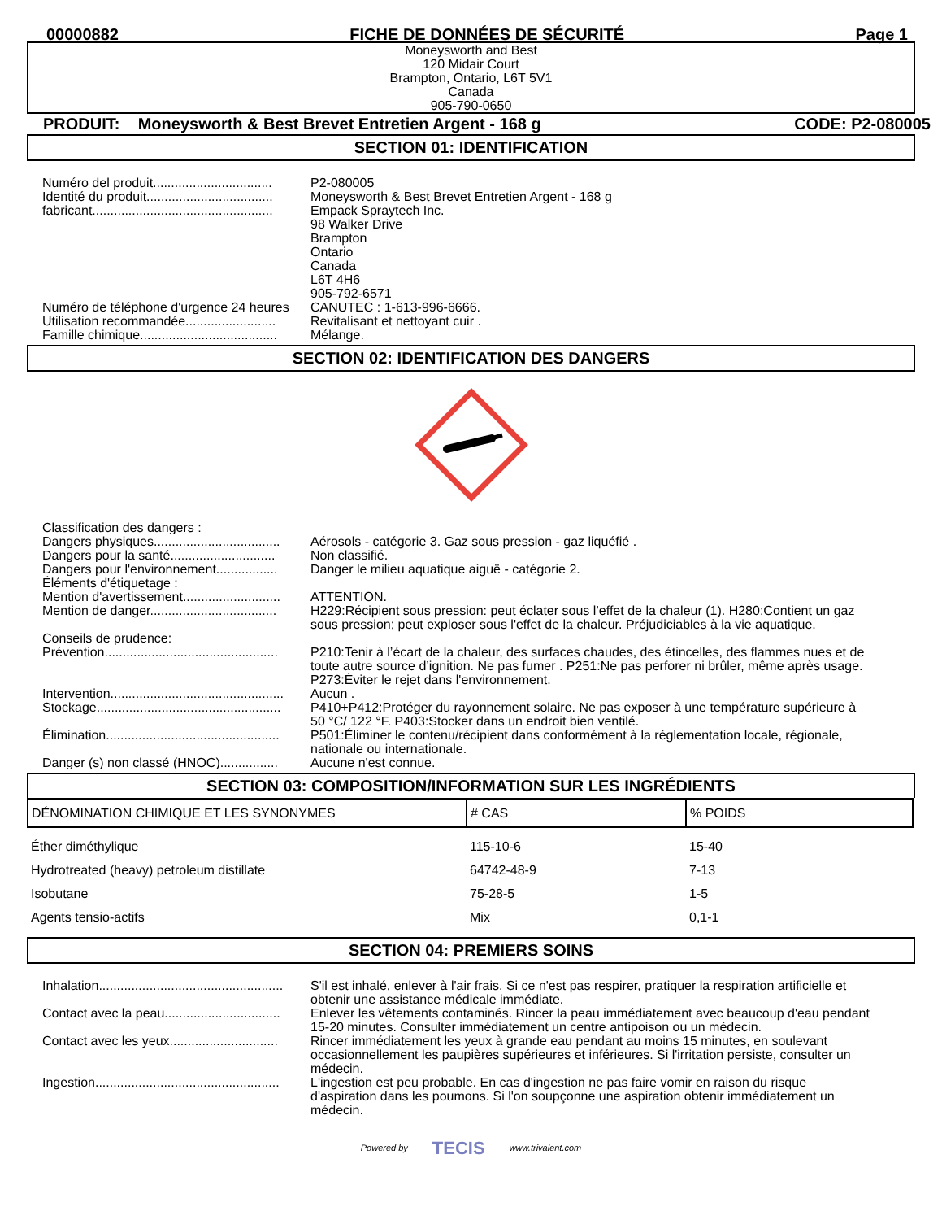00000882 FICHE DE DONNÉES DE SÉCURITÉ Page 1
Moneysworth and Best
120 Midair Court
Brampton, Ontario, L6T 5V1
Canada
905-790-0650
PRODUIT: Moneysworth & Best Brevet Entretien Argent - 168 g CODE: P2-080005
SECTION 01: IDENTIFICATION
| Numéro del produit................................. | P2-080005 |
| Identité du produit................................... | Moneysworth & Best Brevet Entretien Argent - 168 g |
| fabricant.................................................. | Empack Spraytech Inc. 98 Walker Drive Brampton Ontario Canada L6T 4H6 905-792-6571 |
| Numéro de téléphone d'urgence 24 heures | CANUTEC : 1-613-996-6666. |
| Utilisation recommandée......................... | Revitalisant et nettoyant cuir . |
| Famille chimique...................................... | Mélange. |
SECTION 02: IDENTIFICATION DES DANGERS
| Classification des dangers : | |
| Dangers physiques................................... | Aérosols - catégorie 3. Gaz sous pression - gaz liquéfié . |
| Dangers pour la santé............................. | Non classifié. |
| Dangers pour l'environnement................. | Danger le milieu aquatique aiguë - catégorie 2. |
| Éléments d'étiquetage : | |
| Mention d'avertissement........................... | ATTENTION. |
| Mention de danger................................... | H229:Récipient sous pression: peut éclater sous l’effet de la chaleur (1). H280:Contient un gaz sous pression; peut exploser sous l'effet de la chaleur. Préjudiciables à la vie aquatique. |
| Conseils de prudence: | |
| Prévention................................................ | P210:Tenir à l’écart de la chaleur, des surfaces chaudes, des étincelles, des flammes nues et de toute autre source d’ignition. Ne pas fumer . P251:Ne pas perforer ni brûler, même après usage. P273:Éviter le rejet dans l'environnement. |
| Intervention................................................ | Aucun . |
| Stockage................................................... | P410+P412:Protéger du rayonnement solaire. Ne pas exposer à une température supérieure à 50 °C/ 122 °F. P403:Stocker dans un endroit bien ventilé. |
| Élimination................................................ | P501:Éliminer le contenu/récipient dans conformément à la réglementation locale, régionale, nationale ou internationale. |
| Danger (s) non classé (HNOC)................ | Aucune n'est connue. |
SECTION 03: COMPOSITION/INFORMATION SUR LES INGRÉDIENTS
| DÉNOMINATION CHIMIQUE ET LES SYNONYMES | # CAS | % POIDS |
| --- | --- | --- |
| Éther diméthylique | 115-10-6 | 15-40 |
| Hydrotreated (heavy) petroleum distillate | 64742-48-9 | 7-13 |
| Isobutane | 75-28-5 | 1-5 |
| Agents tensio-actifs | Mix | 0,1-1 |
SECTION 04: PREMIERS SOINS
| Inhalation................................................... | S'il est inhalé, enlever à l'air frais. Si ce n'est pas respirer, pratiquer la respiration artificielle et obtenir une assistance médicale immédiate. |
| Contact avec la peau................................ | Enlever les vêtements contaminés. Rincer la peau immédiatement avec beaucoup d'eau pendant 15-20 minutes. Consulter immédiatement un centre antipoison ou un médecin. |
| Contact avec les yeux.............................. | Rincer immédiatement les yeux à grande eau pendant au moins 15 minutes, en soulevant occasionnellement les paupières supérieures et inférieures. Si l'irritation persiste, consulter un médecin. |
| Ingestion................................................... | L'ingestion est peu probable. En cas d'ingestion ne pas faire vomir en raison du risque d'aspiration dans les poumons. Si l'on soupçonne une aspiration obtenir immédiatement un médecin. |
Powered by TECIS www.trivalent.com